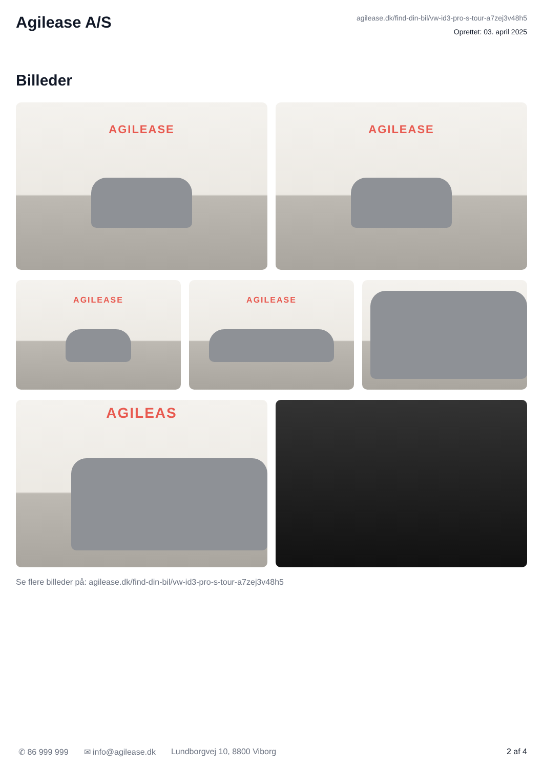Agilease A/S
agilease.dk/find-din-bil/vw-id3-pro-s-tour-a7zej3v48h5
Oprettet: 03. april 2025
Billeder
AGILEASE AGILEASE
AGILEASE AGILEASE
AGILEAS
Se flere billeder på: agilease.dk/find-din-bil/vw-id3-pro-s-tour-a7zej3v48h5
✆ 86 999 999 ✉ info@agilease.dk Lundborgvej 10, 8800 Viborg 2 af 4